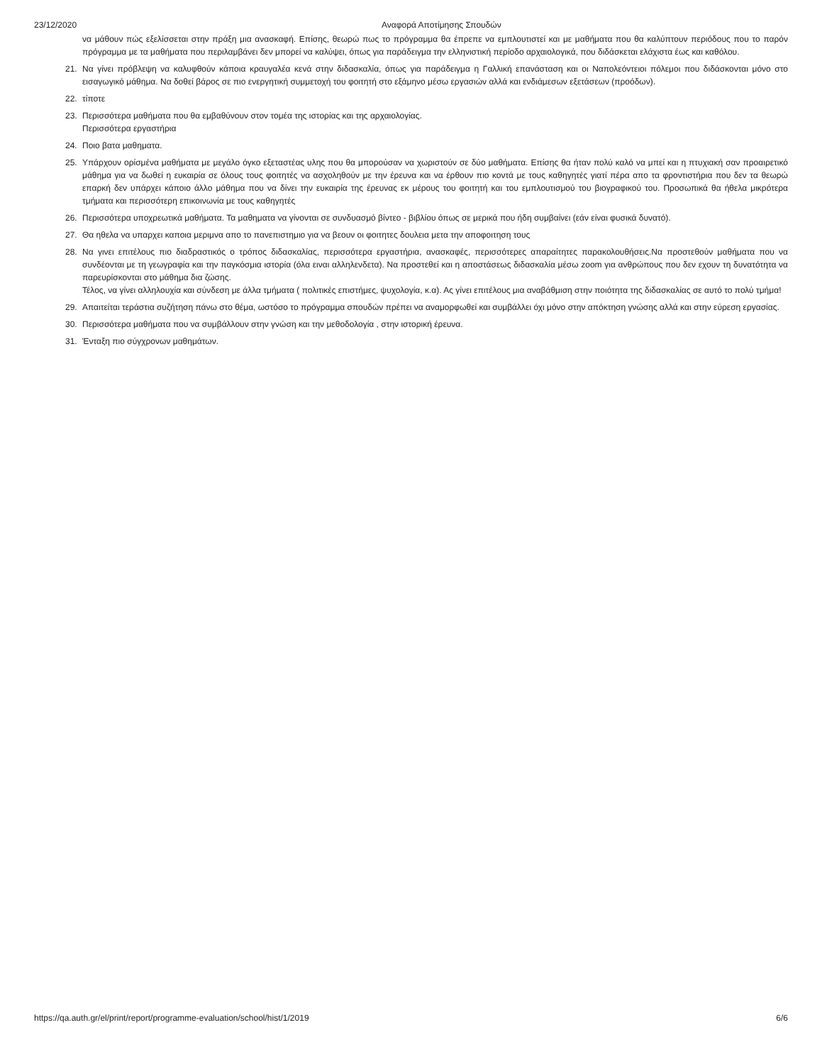23/12/2020 Αναφορά Αποτίμησης Σπουδών
να μάθουν πώς εξελίσσεται στην πράξη μια ανασκαφή. Επίσης, θεωρώ πως το πρόγραμμα θα έπρεπε να εμπλουτιστεί και με μαθήματα που θα καλύπτουν περιόδους που το παρόν πρόγραμμα με τα μαθήματα που περιλαμβάνει δεν μπορεί να καλύψει, όπως για παράδειγμα την ελληνιστική περίοδο αρχαιολογικά, που διδάσκεται ελάχιστα έως και καθόλου.
21. Να γίνει πρόβλεψη να καλυφθούν κάποια κραυγαλέα κενά στην διδασκαλία, όπως για παράδειγμα η Γαλλική επανάσταση και οι Ναπολεόντειοι πόλεμοι που διδάσκονται μόνο στο εισαγωγικό μάθημα. Να δοθεί βάρος σε πιο ενεργητική συμμετοχή του φοιτητή στο εξάμηνο μέσω εργασιών αλλά και ενδιάμεσων εξετάσεων (προόδων).
22. τίποτε
23. Περισσότερα μαθήματα που θα εμβαθύνουν στον τομέα της ιστορίας και της αρχαιολογίας.
Περισσότερα εργαστήρια
24. Ποιο βατα μαθηματα.
25. Υπάρχουν ορίσμένα μαθήματα με μεγάλο όγκο εξεταστέας υλης που θα μπορούσαν να χωριστούν σε δύο μαθήματα. Επίσης θα ήταν πολύ καλό να μπεί και η πτυχιακή σαν προαιρετικό μάθημα για να δωθεί η ευκαιρία σε όλους τους φοιτητές να ασχοληθούν με την έρευνα και να έρθουν πιο κοντά με τους καθηγητές γιατί πέρα απο τα φροντιστήρια που δεν τα θεωρώ επαρκή δεν υπάρχει κάποιο άλλο μάθημα που να δίνει την ευκαιρία της έρευνας εκ μέρους του φοιτητή και του εμπλουτισμού του βιογραφικού του. Προσωπικά θα ήθελα μικρότερα τμήματα και περισσότερη επικοινωνία με τους καθηγητές
26. Περισσότερα υποχρεωτικά μαθήματα. Τα μαθηματα να γίνονται σε συνδυασμό βίντεο - βιβλίου όπως σε μερικά που ήδη συμβαίνει (εάν είναι φυσικά δυνατό).
27. Θα ηθελα να υπαρχει καποια μεριμνα απο το πανεπιστημιο για να βεουν οι φοιτητες δουλεια μετα την αποφοιτηση τους
28. Να γινει επιτέλους πιο διαδραστικός ο τρόπος διδασκαλίας, περισσότερα εργαστήρια, ανασκαφές, περισσότερες απαραίτητες παρακολουθήσεις.Να προστεθούν μαθήματα που να συνδέονται με τη γεωγραφία και την παγκόσμια ιστορία (όλα ειναι αλληλενδετα). Να προστεθεί και η αποστάσεως διδασκαλία μέσω zoom για ανθρώπους που δεν εχουν τη δυνατότητα να παρευρίσκονται στο μάθημα δια ζώσης.
Τέλος, να γίνει αλληλουχία και σύνδεση με άλλα τμήματα ( πολιτικές επιστήμες, ψυχολογία, κ.α). Ας γίνει επιτέλους μια αναβάθμιση στην ποιότητα της διδασκαλίας σε αυτό το πολύ τμήμα!
29. Απαιτείται τεράστια συζήτηση πάνω στο θέμα, ωστόσο το πρόγραμμα σπουδών πρέπει να αναμορφωθεί και συμβάλλει όχι μόνο στην απόκτηση γνώσης αλλά και στην εύρεση εργασίας.
30. Περισσότερα μαθήματα που να συμβάλλουν στην γνώση και την μεθοδολογία , στην ιστορική έρευνα.
31. Ένταξη πιο σύγχρονων μαθημάτων.
https://qa.auth.gr/el/print/report/programme-evaluation/school/hist/1/2019 6/6